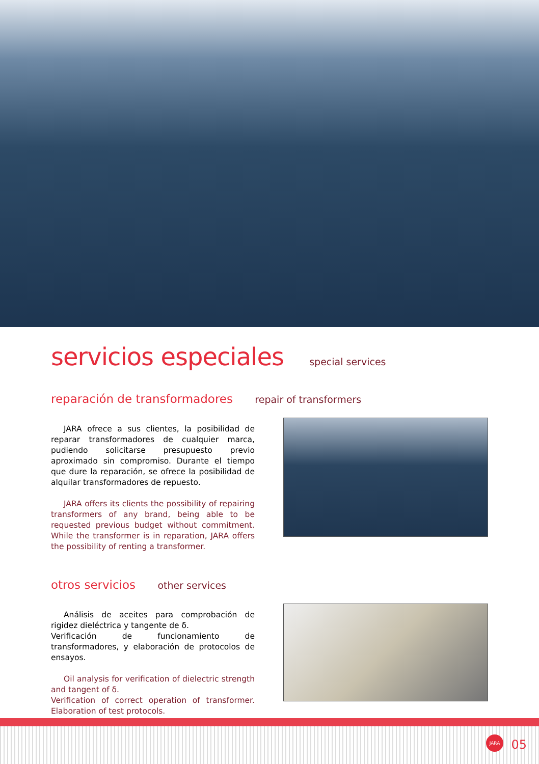servicios especiales special services
reparación de transformadores repair of transformers
JARA ofrece a sus clientes, la posibilidad de reparar transformadores de cualquier marca, pudiendo solicitarse presupuesto previo aproximado sin compromiso. Durante el tiempo que dure la reparación, se ofrece la posibilidad de alquilar transformadores de repuesto.
JARA offers its clients the possibility of repairing transformers of any brand, being able to be requested previous budget without commitment. While the transformer is in reparation, JARA offers the possibility of renting a transformer.
otros servicios other services
Análisis de aceites para comprobación de rigidez dieléctrica y tangente de δ.
Verificación de funcionamiento de transformadores, y elaboración de protocolos de ensayos.
Oil analysis for verification of dielectric strength and tangent of δ.
Verification of correct operation of transformer. Elaboration of test protocols.
JARA
05